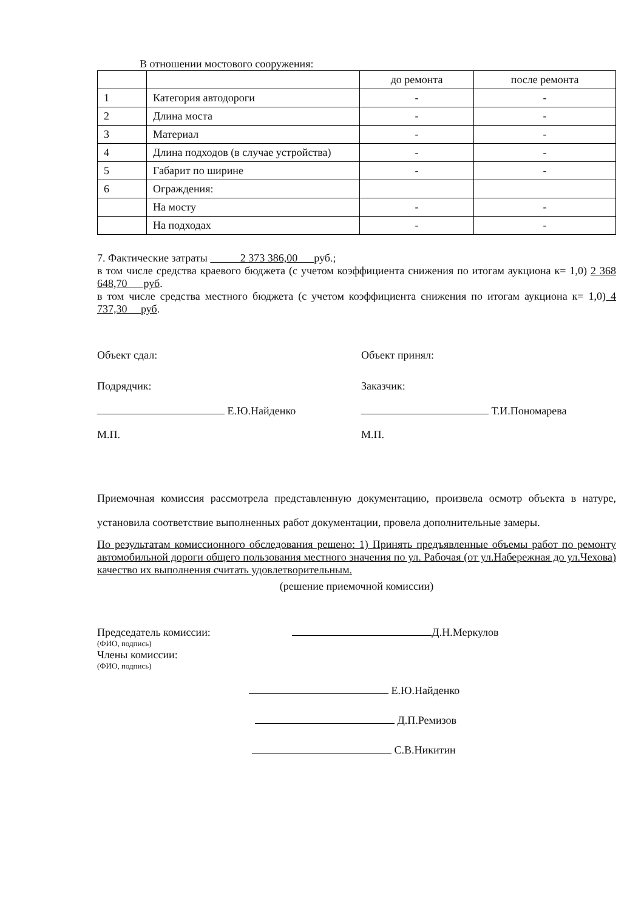В отношении мостового сооружения:
| | | до ремонта | после ремонта |
| 1 | Категория автодороги | - | - |
| 2 | Длина моста | - | - |
| 3 | Материал | - | - |
| 4 | Длина подходов (в случае устройства) | - | - |
| 5 | Габарит по ширине | - | - |
| 6 | Ограждения: | | |
| | На мосту | - | - |
| | На подходах | - | - |
7. Фактические затраты 2 373 386,00 руб.;
в том числе средства краевого бюджета (с учетом коэффициента снижения по итогам аукциона к= 1,0) 2 368 648,70 руб.
в том числе средства местного бюджета (с учетом коэффициента снижения по итогам аукциона к= 1,0) 4 737,30 руб.
Объект сдал: Объект принял:
Подрядчик: Заказчик:
Е.Ю.Найденко Т.И.Пономарева
М.П. М.П.
Приемочная комиссия рассмотрела представленную документацию, произвела осмотр объекта в натуре, установила соответствие выполненных работ документации, провела дополнительные замеры.
По результатам комиссионного обследования решено: 1) Принять предъявленные объемы работ по ремонту автомобильной дороги общего пользования местного значения по ул. Рабочая (от ул.Набережная до ул.Чехова) качество их выполнения считать удовлетворительным.
(решение приемочной комиссии)
Председатель комиссии: Д.Н.Меркулов
(ФИО, подпись)
Члены комиссии:
(ФИО, подпись)
Е.Ю.Найденко
Д.П.Ремизов
С.В.Никитин